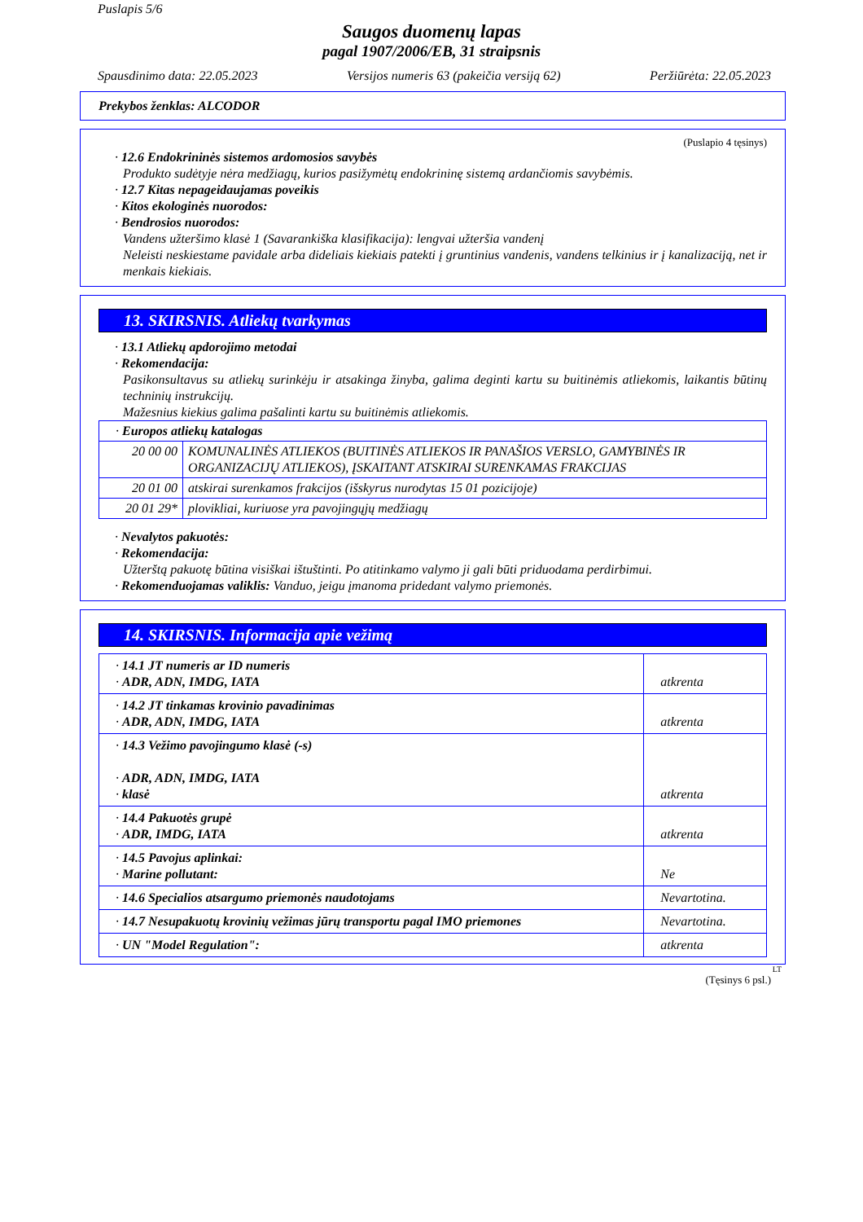Puslapis 5/6
Saugos duomenų lapas
pagal 1907/2006/EB, 31 straipsnis
Spausdinimo data: 22.05.2023 Versijos numeris 63 (pakeičia versiją 62) Peržiūrėta: 22.05.2023
Prekybos ženklas: ALCODOR
(Puslapio 4 tęsinys)
· 12.6 Endokrininės sistemos ardomosios savybės
Produkto sudėtyje nėra medžiagų, kurios pasižymėtų endokrininę sistemą ardančiomis savybėmis.
· 12.7 Kitas nepageidaujamas poveikis
· Kitos ekologinės nuorodos:
· Bendrosios nuorodos:
Vandens užteršimo klasė 1 (Savarankiška klasifikacija): lengvai užteršia vandenį
Neleisti neskiestame pavidale arba dideliais kiekiais patekti į gruntinius vandenis, vandens telkinius ir į kanalizaciją, net ir menkais kiekiais.
13. SKIRSNIS. Atliekų tvarkymas
· 13.1 Atliekų apdorojimo metodai
· Rekomendacija:
Pasikonsultavus su atliekų surinkėju ir atsakinga žinyba, galima deginti kartu su buitinėmis atliekomis, laikantis būtinų techninių instrukcijų.
Mažesnius kiekius galima pašalinti kartu su buitinėmis atliekomis.
| · Europos atliekų katalogas | |
| 20 00 00 | KOMUNALINĖS ATLIEKOS (BUITINĖS ATLIEKOS IR PANAŠIOS VERSLO, GAMYBINĖS IR ORGANIZACIJŲ ATLIEKOS), ĮSKAITANT ATSKIRAI SURENKAMAS FRAKCIJAS |
| 20 01 00 | atskirai surenkamos frakcijos (išskyrus nurodytas 15 01 pozicijoje) |
| 20 01 29* | plovikliai, kuriuose yra pavojingųjų medžiagų |
· Nevalytos pakuotės:
· Rekomendacija:
Užterštą pakuotę būtina visiškai ištuštinti. Po atitinkamo valymo ji gali būti priduodama perdirbimui.
· Rekomenduojamas valiklis: Vanduo, jeigu įmanoma pridedant valymo priemonės.
14. SKIRSNIS. Informacija apie vežimą
| · 14.1 JT numeris ar ID numeris · ADR, ADN, IMDG, IATA | atkrenta |
| · 14.2 JT tinkamas krovinio pavadinimas · ADR, ADN, IMDG, IATA | atkrenta |
| · 14.3 Vežimo pavojingumo klasė (-s) · ADR, ADN, IMDG, IATA · klasė | atkrenta |
| · 14.4 Pakuotės grupė · ADR, IMDG, IATA | atkrenta |
| · 14.5 Pavojus aplinkai: · Marine pollutant: | Ne |
| · 14.6 Specialios atsargumo priemonės naudotojams | Nevartotina. |
| · 14.7 Nesupakuotų krovinių vežimas jūrų transportu pagal IMO priemones | Nevartotina. |
| · UN "Model Regulation": | atkrenta |
LT
(Tęsinys 6 psl.)